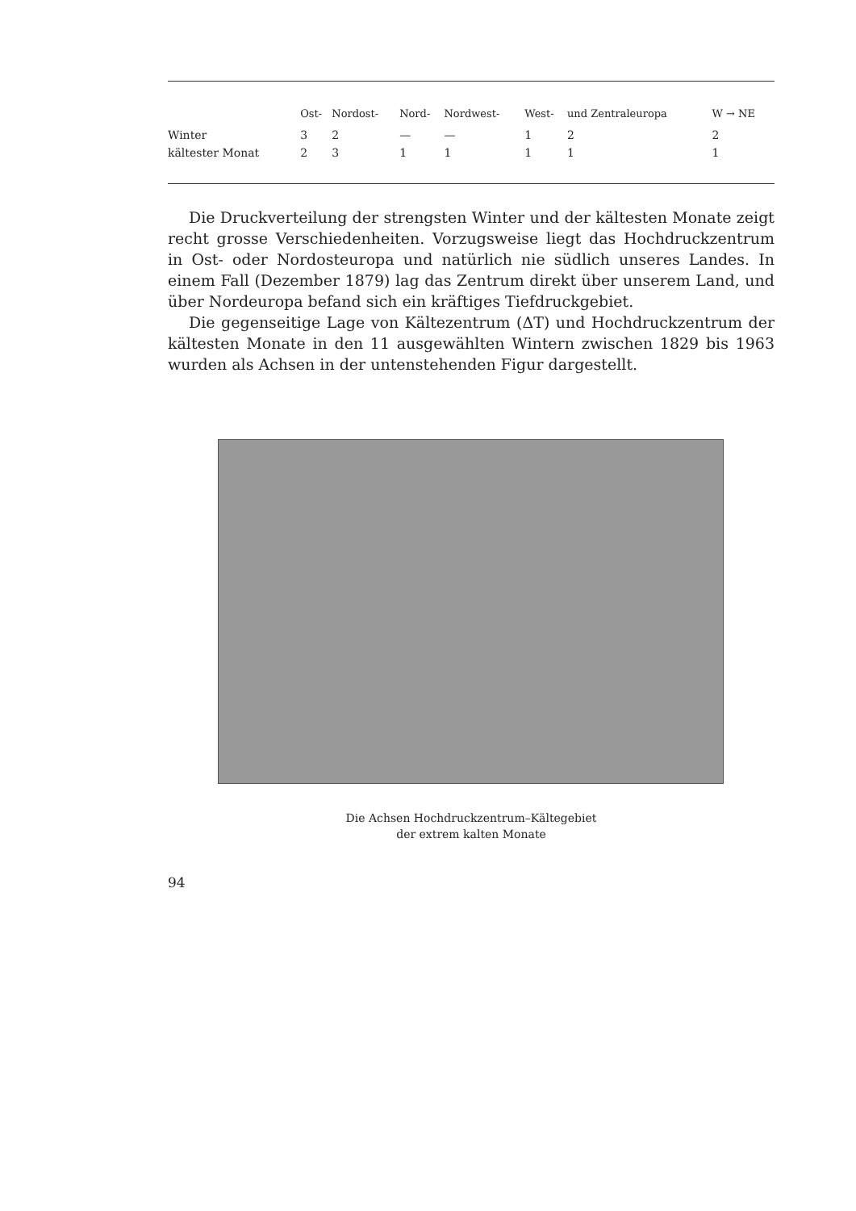| | Ost- | Nordost- | Nord- | Nordwest- | West- | und Zentraleuropa | W → NE |
| --- | --- | --- | --- | --- | --- | --- | --- |
| Winter | 3 | 2 | — | — | 1 | 2 | 2 |
| kältester Monat | 2 | 3 | 1 | 1 | 1 | 1 | 1 |
Die Druckverteilung der strengsten Winter und der kältesten Monate zeigt recht grosse Verschiedenheiten. Vorzugsweise liegt das Hochdruckzentrum in Ost- oder Nordosteuropa und natürlich nie südlich unseres Landes. In einem Fall (Dezember 1879) lag das Zentrum direkt über unserem Land, und über Nordeuropa befand sich ein kräftiges Tiefdruckgebiet.
Die gegenseitige Lage von Kältezentrum (ΔT) und Hochdruckzentrum der kältesten Monate in den 11 ausgewählten Wintern zwischen 1829 bis 1963 wurden als Achsen in der untenstehenden Figur dargestellt.
Die Achsen Hochdruckzentrum–Kältegebiet
der extrem kalten Monate
94